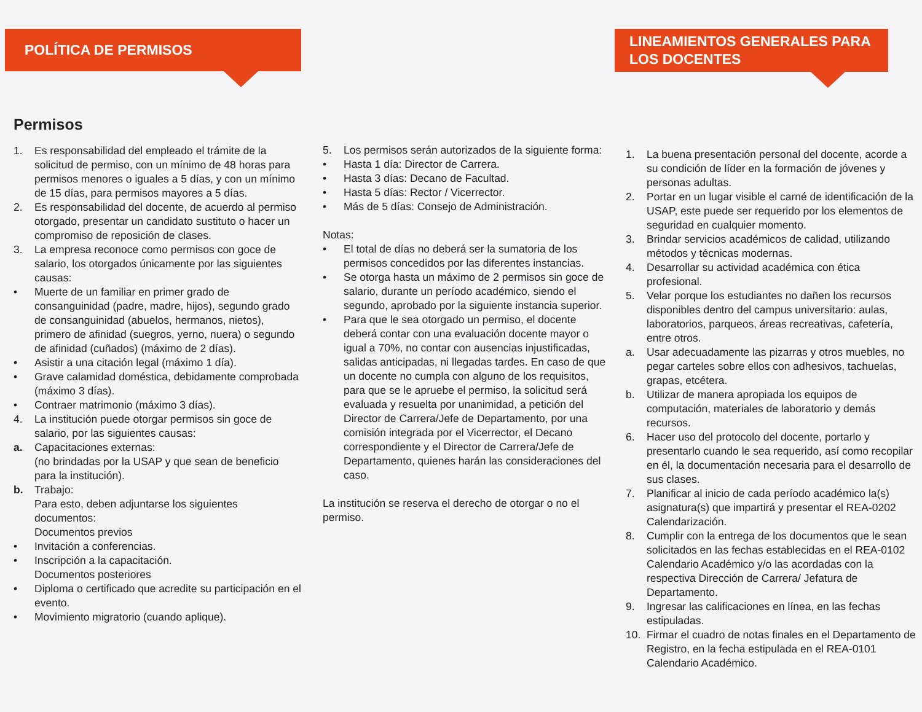POLÍTICA DE PERMISOS
Permisos
1. Es responsabilidad del empleado el trámite de la solicitud de permiso, con un mínimo de 48 horas para permisos menores o iguales a 5 días, y con un mínimo de 15 días, para permisos mayores a 5 días.
2. Es responsabilidad del docente, de acuerdo al permiso otorgado, presentar un candidato sustituto o hacer un compromiso de reposición de clases.
3. La empresa reconoce como permisos con goce de salario, los otorgados únicamente por las siguientes causas:
• Muerte de un familiar en primer grado de consanguinidad (padre, madre, hijos), segundo grado de consanguinidad (abuelos, hermanos, nietos), primero de afinidad (suegros, yerno, nuera) o segundo de afinidad (cuñados) (máximo de 2 días).
• Asistir a una citación legal (máximo 1 día).
• Grave calamidad doméstica, debidamente comprobada (máximo 3 días).
• Contraer matrimonio (máximo 3 días).
4. La institución puede otorgar permisos sin goce de salario, por las siguientes causas:
a. Capacitaciones externas:
(no brindadas por la USAP y que sean de beneficio para la institución).
b. Trabajo:
Para esto, deben adjuntarse los siguientes documentos:
Documentos previos
• Invitación a conferencias.
• Inscripción a la capacitación.
Documentos posteriores
• Diploma o certificado que acredite su participación en el evento.
• Movimiento migratorio (cuando aplique).
5. Los permisos serán autorizados de la siguiente forma:
• Hasta 1 día: Director de Carrera.
• Hasta 3 días: Decano de Facultad.
• Hasta 5 días: Rector / Vicerrector.
• Más de 5 días: Consejo de Administración.
Notas:
• El total de días no deberá ser la sumatoria de los permisos concedidos por las diferentes instancias.
• Se otorga hasta un máximo de 2 permisos sin goce de salario, durante un período académico, siendo el segundo, aprobado por la siguiente instancia superior.
• Para que le sea otorgado un permiso, el docente deberá contar con una evaluación docente mayor o igual a 70%, no contar con ausencias injustificadas, salidas anticipadas, ni llegadas tardes. En caso de que un docente no cumpla con alguno de los requisitos, para que se le apruebe el permiso, la solicitud será evaluada y resuelta por unanimidad, a petición del Director de Carrera/Jefe de Departamento, por una comisión integrada por el Vicerrector, el Decano correspondiente y el Director de Carrera/Jefe de Departamento, quienes harán las consideraciones del caso.
La institución se reserva el derecho de otorgar o no el permiso.
LINEAMIENTOS GENERALES PARA LOS DOCENTES
1. La buena presentación personal del docente, acorde a su condición de líder en la formación de jóvenes y personas adultas.
2. Portar en un lugar visible el carné de identificación de la USAP, este puede ser requerido por los elementos de seguridad en cualquier momento.
3. Brindar servicios académicos de calidad, utilizando métodos y técnicas modernas.
4. Desarrollar su actividad académica con ética profesional.
5. Velar porque los estudiantes no dañen los recursos disponibles dentro del campus universitario: aulas, laboratorios, parqueos, áreas recreativas, cafetería, entre otros.
a. Usar adecuadamente las pizarras y otros muebles, no pegar carteles sobre ellos con adhesivos, tachuelas, grapas, etcétera.
b. Utilizar de manera apropiada los equipos de computación, materiales de laboratorio y demás recursos.
6. Hacer uso del protocolo del docente, portarlo y presentarlo cuando le sea requerido, así como recopilar en él, la documentación necesaria para el desarrollo de sus clases.
7. Planificar al inicio de cada período académico la(s) asignatura(s) que impartirá y presentar el REA-0202 Calendarización.
8. Cumplir con la entrega de los documentos que le sean solicitados en las fechas establecidas en el REA-0102 Calendario Académico y/o las acordadas con la respectiva Dirección de Carrera/ Jefatura de Departamento.
9. Ingresar las calificaciones en línea, en las fechas estipuladas.
10. Firmar el cuadro de notas finales en el Departamento de Registro, en la fecha estipulada en el REA-0101 Calendario Académico.